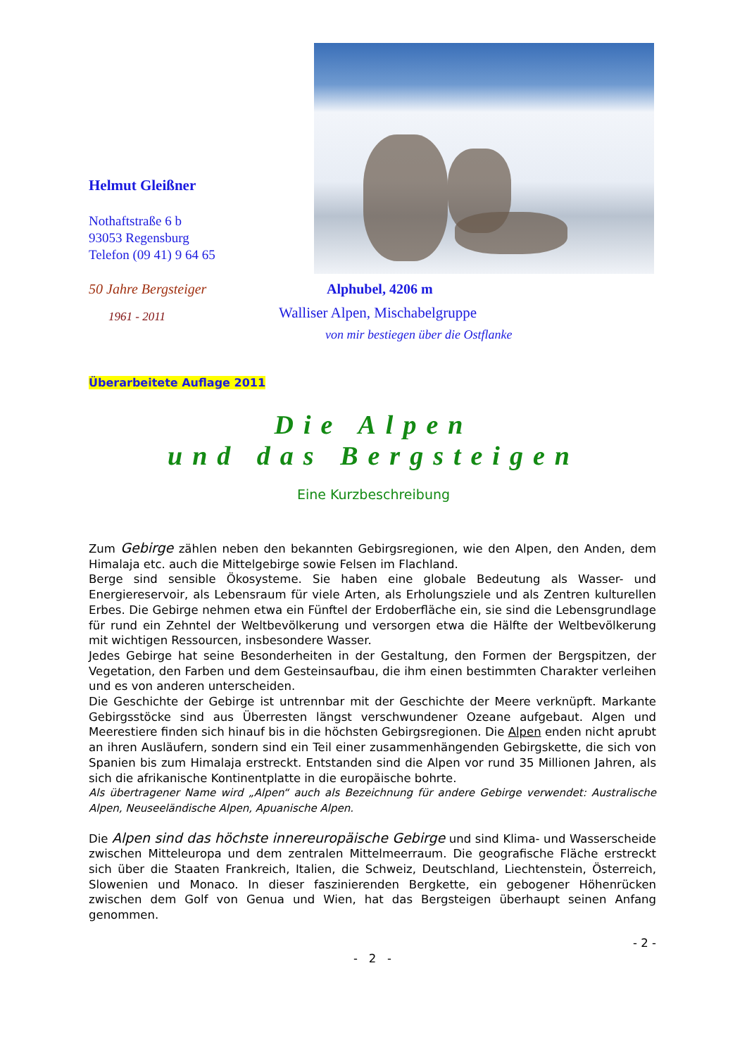Helmut Gleißner
Nothaftstraße 6 b
93053 Regensburg
Telefon (09 41) 9 64 65
50 Jahre Bergsteiger
1961 - 2011
Alphubel, 4206 m
Walliser Alpen, Mischabelgruppe
von mir bestiegen über die Ostflanke
Überarbeitete Auflage 2011
Die Alpen
und das Bergsteigen
Eine Kurzbeschreibung
Zum Gebirge zählen neben den bekannten Gebirgsregionen, wie den Alpen, den Anden, dem Himalaja etc. auch die Mittelgebirge sowie Felsen im Flachland.
Berge sind sensible Ökosysteme. Sie haben eine globale Bedeutung als Wasser- und Energiereservoir, als Lebensraum für viele Arten, als Erholungsziele und als Zentren kulturellen Erbes. Die Gebirge nehmen etwa ein Fünftel der Erdoberfläche ein, sie sind die Lebensgrundlage für rund ein Zehntel der Weltbevölkerung und versorgen etwa die Hälfte der Weltbevölkerung mit wichtigen Ressourcen, insbesondere Wasser.
Jedes Gebirge hat seine Besonderheiten in der Gestaltung, den Formen der Bergspitzen, der Vegetation, den Farben und dem Gesteinsaufbau, die ihm einen bestimmten Charakter verleihen und es von anderen unterscheiden.
Die Geschichte der Gebirge ist untrennbar mit der Geschichte der Meere verknüpft. Markante Gebirgsstöcke sind aus Überresten längst verschwundener Ozeane aufgebaut. Algen und Meerestiere finden sich hinauf bis in die höchsten Gebirgsregionen. Die Alpen enden nicht aprubt an ihren Ausläufern, sondern sind ein Teil einer zusammenhängenden Gebirgskette, die sich von Spanien bis zum Himalaja erstreckt. Entstanden sind die Alpen vor rund 35 Millionen Jahren, als sich die afrikanische Kontinentplatte in die europäische bohrte.
Als übertragener Name wird „Alpen“ auch als Bezeichnung für andere Gebirge verwendet: Australische Alpen, Neuseeländische Alpen, Apuanische Alpen.
Die Alpen sind das höchste innereuropäische Gebirge und sind Klima- und Wasserscheide zwischen Mitteleuropa und dem zentralen Mittelmeerraum. Die geografische Fläche erstreckt sich über die Staaten Frankreich, Italien, die Schweiz, Deutschland, Liechtenstein, Österreich, Slowenien und Monaco. In dieser faszinierenden Bergkette, ein gebogener Höhenrücken zwischen dem Golf von Genua und Wien, hat das Bergsteigen überhaupt seinen Anfang genommen.
- 2 -
- 2 -